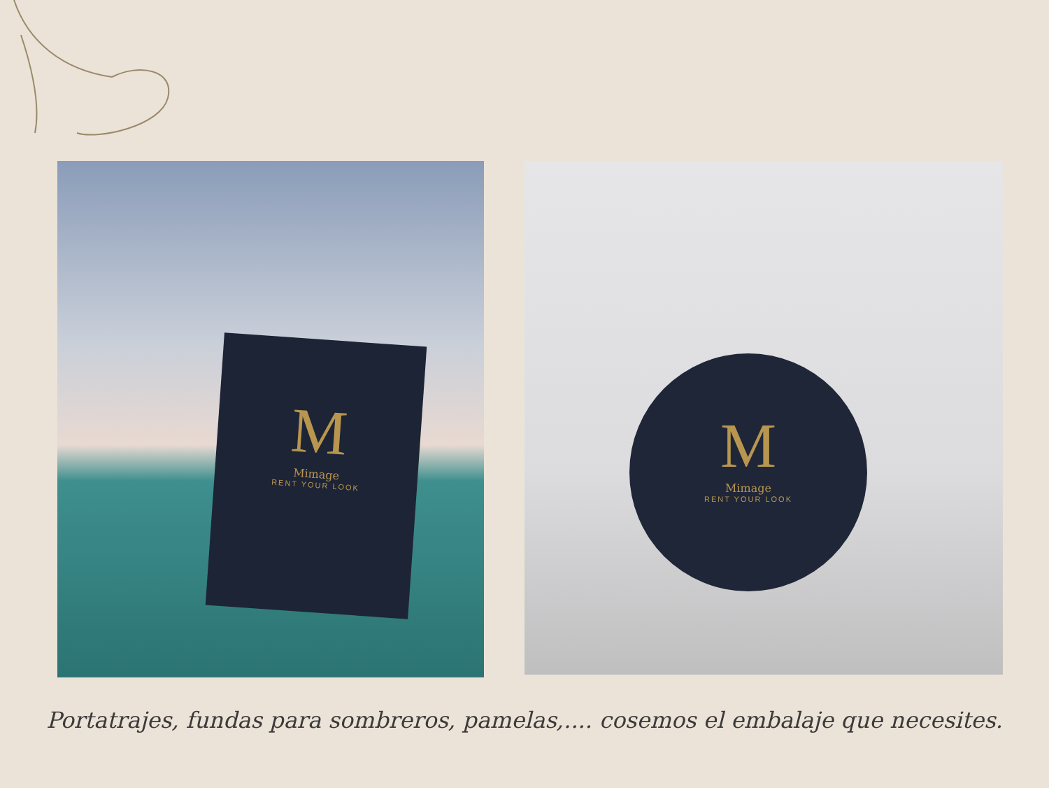M
Mimage
RENT YOUR LOOK
M
Mimage
RENT YOUR LOOK
Portatrajes, fundas para sombreros, pamelas,.... cosemos el embalaje que necesites.